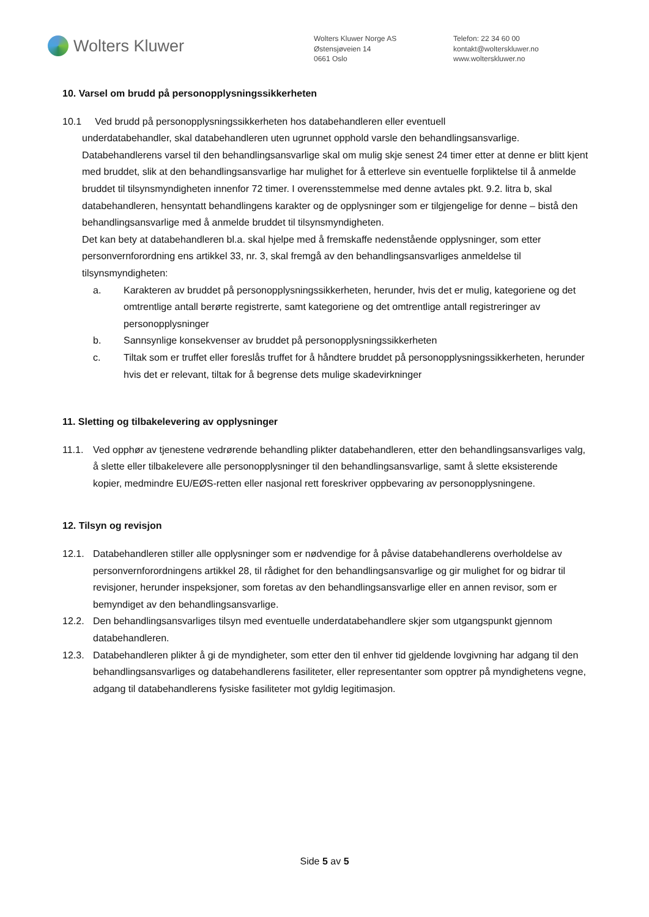Wolters Kluwer
Wolters Kluwer Norge AS
Østensjøveien 14
0661 Oslo
Telefon: 22 34 60 00
kontakt@wolterskluwer.no
www.wolterskluwer.no
10. Varsel om brudd på personopplysningssikkerheten
10.1 Ved brudd på personopplysningssikkerheten hos databehandleren eller eventuell
underdatabehandler, skal databehandleren uten ugrunnet opphold varsle den behandlingsansvarlige. Databehandlerens varsel til den behandlingsansvarlige skal om mulig skje senest 24 timer etter at denne er blitt kjent med bruddet, slik at den behandlingsansvarlige har mulighet for å etterleve sin eventuelle forpliktelse til å anmelde bruddet til tilsynsmyndigheten innenfor 72 timer. I overensstemmelse med denne avtales pkt. 9.2. litra b, skal databehandleren, hensyntatt behandlingens karakter og de opplysninger som er tilgjengelige for denne – bistå den behandlingsansvarlige med å anmelde bruddet til tilsynsmyndigheten.
Det kan bety at databehandleren bl.a. skal hjelpe med å fremskaffe nedenstående opplysninger, som etter personvernforordning ens artikkel 33, nr. 3, skal fremgå av den behandlingsansvarliges anmeldelse til tilsynsmyndigheten:
a. Karakteren av bruddet på personopplysningssikkerheten, herunder, hvis det er mulig, kategoriene og det omtrentlige antall berørte registrerte, samt kategoriene og det omtrentlige antall registreringer av personopplysninger
b. Sannsynlige konsekvenser av bruddet på personopplysningssikkerheten
c. Tiltak som er truffet eller foreslås truffet for å håndtere bruddet på personopplysningssikkerheten, herunder hvis det er relevant, tiltak for å begrense dets mulige skadevirkninger
11. Sletting og tilbakelevering av opplysninger
11.1. Ved opphør av tjenestene vedrørende behandling plikter databehandleren, etter den behandlingsansvarliges valg, å slette eller tilbakelevere alle personopplysninger til den behandlingsansvarlige, samt å slette eksisterende kopier, medmindre EU/EØS-retten eller nasjonal rett foreskriver oppbevaring av personopplysningene.
12. Tilsyn og revisjon
12.1. Databehandleren stiller alle opplysninger som er nødvendige for å påvise databehandlerens overholdelse av personvernforordningens artikkel 28, til rådighet for den behandlingsansvarlige og gir mulighet for og bidrar til revisjoner, herunder inspeksjoner, som foretas av den behandlingsansvarlige eller en annen revisor, som er bemyndiget av den behandlingsansvarlige.
12.2. Den behandlingsansvarliges tilsyn med eventuelle underdatabehandlere skjer som utgangspunkt gjennom databehandleren.
12.3. Databehandleren plikter å gi de myndigheter, som etter den til enhver tid gjeldende lovgivning har adgang til den behandlingsansvarliges og databehandlerens fasiliteter, eller representanter som opptrer på myndighetens vegne, adgang til databehandlerens fysiske fasiliteter mot gyldig legitimasjon.
Side 5 av 5